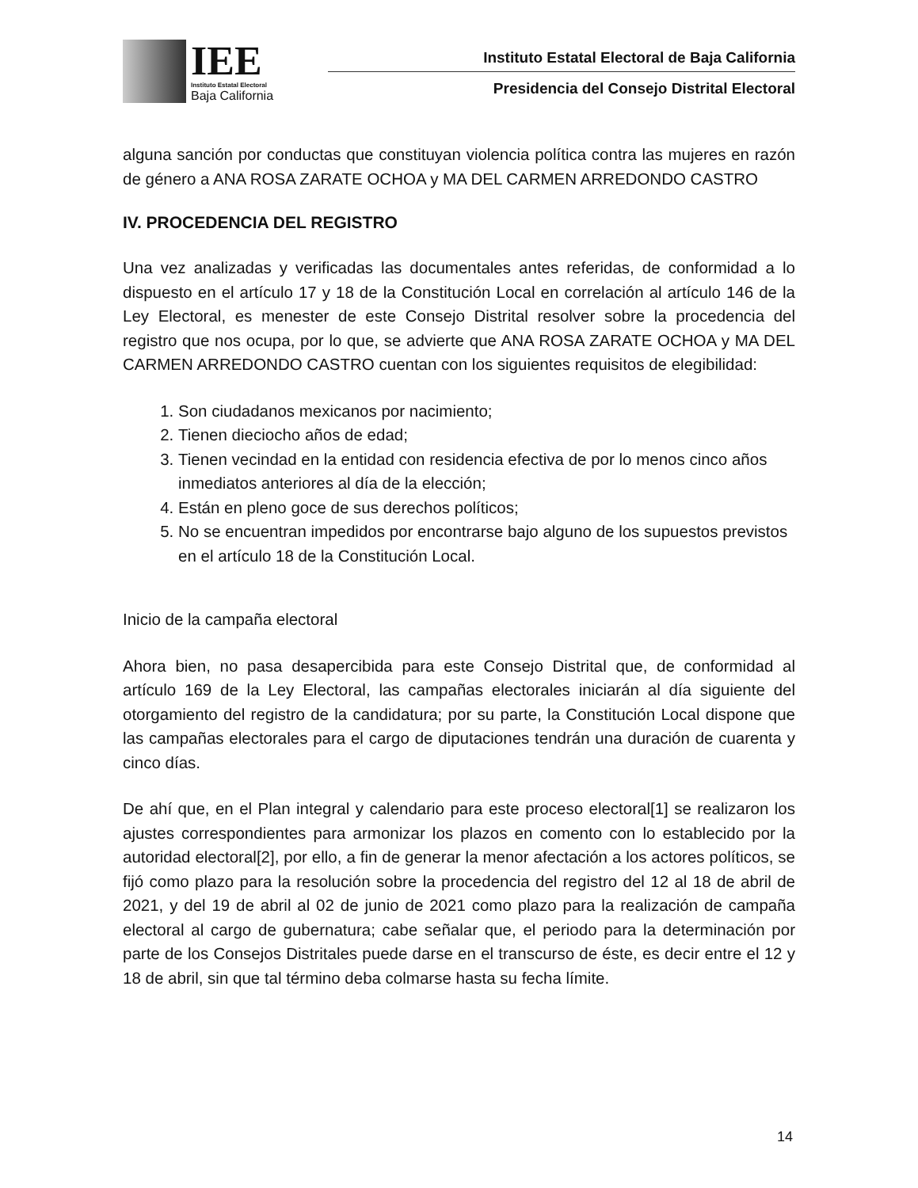IEE
Instituto Estatal Electoral
Baja California
Instituto Estatal Electoral de Baja California
Presidencia del Consejo Distrital Electoral
alguna sanción por conductas que constituyan violencia política contra las mujeres en razón de género a ANA ROSA ZARATE OCHOA y MA DEL CARMEN ARREDONDO CASTRO
IV. PROCEDENCIA DEL REGISTRO
Una vez analizadas y verificadas las documentales antes referidas, de conformidad a lo dispuesto en el artículo 17 y 18 de la Constitución Local en correlación al artículo 146 de la Ley Electoral, es menester de este Consejo Distrital resolver sobre la procedencia del registro que nos ocupa, por lo que, se advierte que ANA ROSA ZARATE OCHOA y MA DEL CARMEN ARREDONDO CASTRO cuentan con los siguientes requisitos de elegibilidad:
1. Son ciudadanos mexicanos por nacimiento;
2. Tienen dieciocho años de edad;
3. Tienen vecindad en la entidad con residencia efectiva de por lo menos cinco años inmediatos anteriores al día de la elección;
4. Están en pleno goce de sus derechos políticos;
5. No se encuentran impedidos por encontrarse bajo alguno de los supuestos previstos en el artículo 18 de la Constitución Local.
Inicio de la campaña electoral
Ahora bien, no pasa desapercibida para este Consejo Distrital que, de conformidad al artículo 169 de la Ley Electoral, las campañas electorales iniciarán al día siguiente del otorgamiento del registro de la candidatura; por su parte, la Constitución Local dispone que las campañas electorales para el cargo de diputaciones tendrán una duración de cuarenta y cinco días.
De ahí que, en el Plan integral y calendario para este proceso electoral[1] se realizaron los ajustes correspondientes para armonizar los plazos en comento con lo establecido por la autoridad electoral[2], por ello, a fin de generar la menor afectación a los actores políticos, se fijó como plazo para la resolución sobre la procedencia del registro del 12 al 18 de abril de 2021, y del 19 de abril al 02 de junio de 2021 como plazo para la realización de campaña electoral al cargo de gubernatura; cabe señalar que, el periodo para la determinación por parte de los Consejos Distritales puede darse en el transcurso de éste, es decir entre el 12 y 18 de abril, sin que tal término deba colmarse hasta su fecha límite.
14